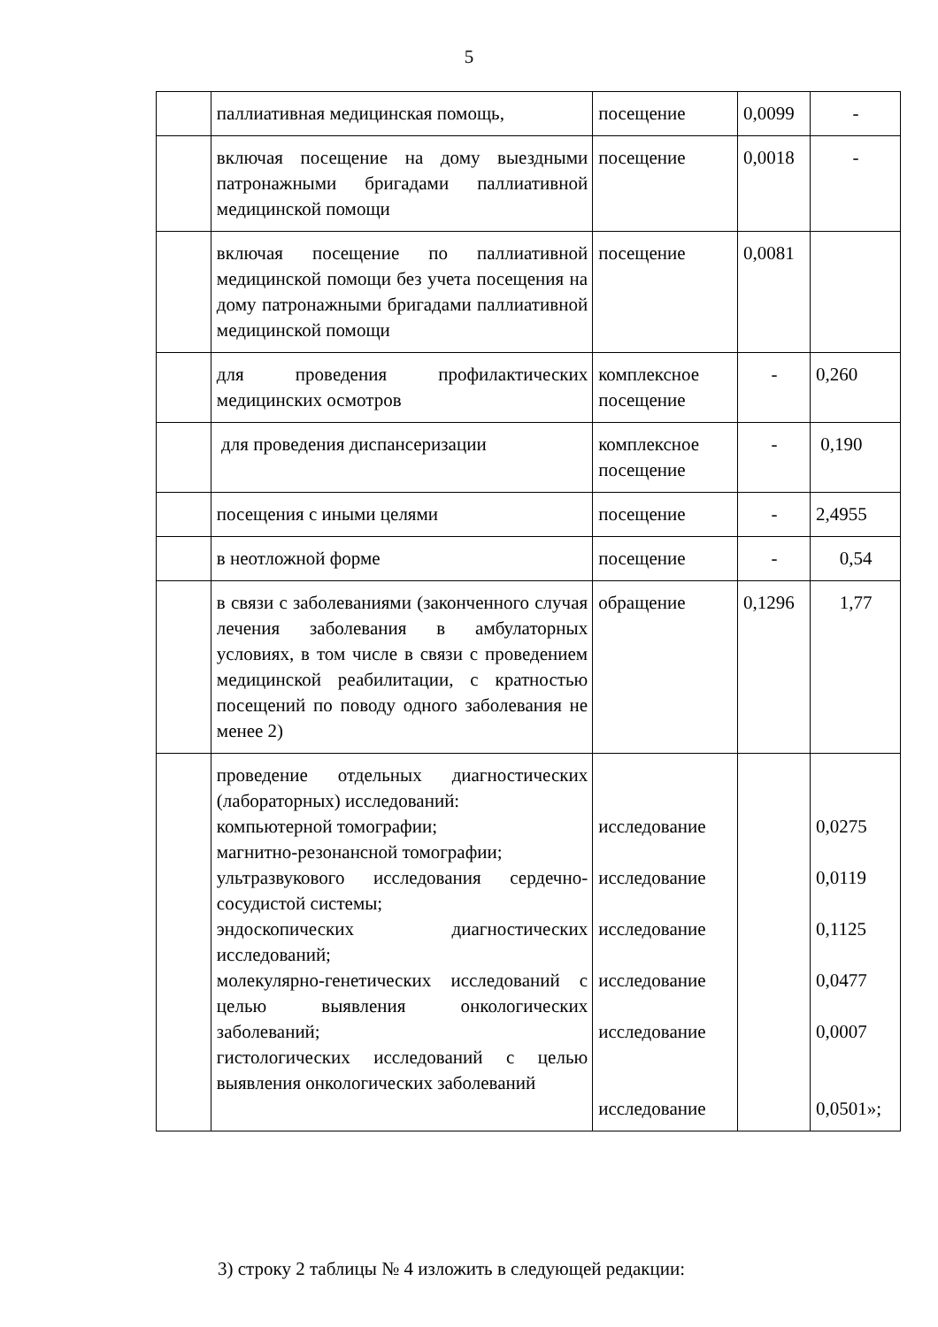5
| | паллиативная медицинская помощь, | посещение | 0,0099 | - |
| | включая посещение на дому выездными патронажными бригадами паллиативной медицинской помощи | посещение | 0,0018 | - |
| | включая посещение по паллиативной медицинской помощи без учета посещения на дому патронажными бригадами паллиативной медицинской помощи | посещение | 0,0081 | |
| | для проведения профилактических медицинских осмотров | комплексное посещение | - | 0,260 |
| | для проведения диспансеризации | комплексное посещение | - | 0,190 |
| | посещения с иными целями | посещение | - | 2,4955 |
| | в неотложной форме | посещение | - | 0,54 |
| | в связи с заболеваниями (законченного случая лечения заболевания в амбулаторных условиях, в том числе в связи с проведением медицинской реабилитации, с кратностью посещений по поводу одного заболевания не менее 2) | обращение | 0,1296 | 1,77 |
| | проведение отдельных диагностических (лабораторных) исследований: компьютерной томографии; магнитно-резонансной томографии; ультразвукового исследования сердечно-сосудистой системы; эндоскопических диагностических исследований; молекулярно-генетических исследований с целью выявления онкологических заболеваний; гистологических исследований с целью выявления онкологических заболеваний | исследование исследование исследование исследование исследование исследование | | 0,0275 0,0119 0,1125 0,0477 0,0007 0,0501»; |
3) строку 2 таблицы № 4 изложить в следующей редакции: